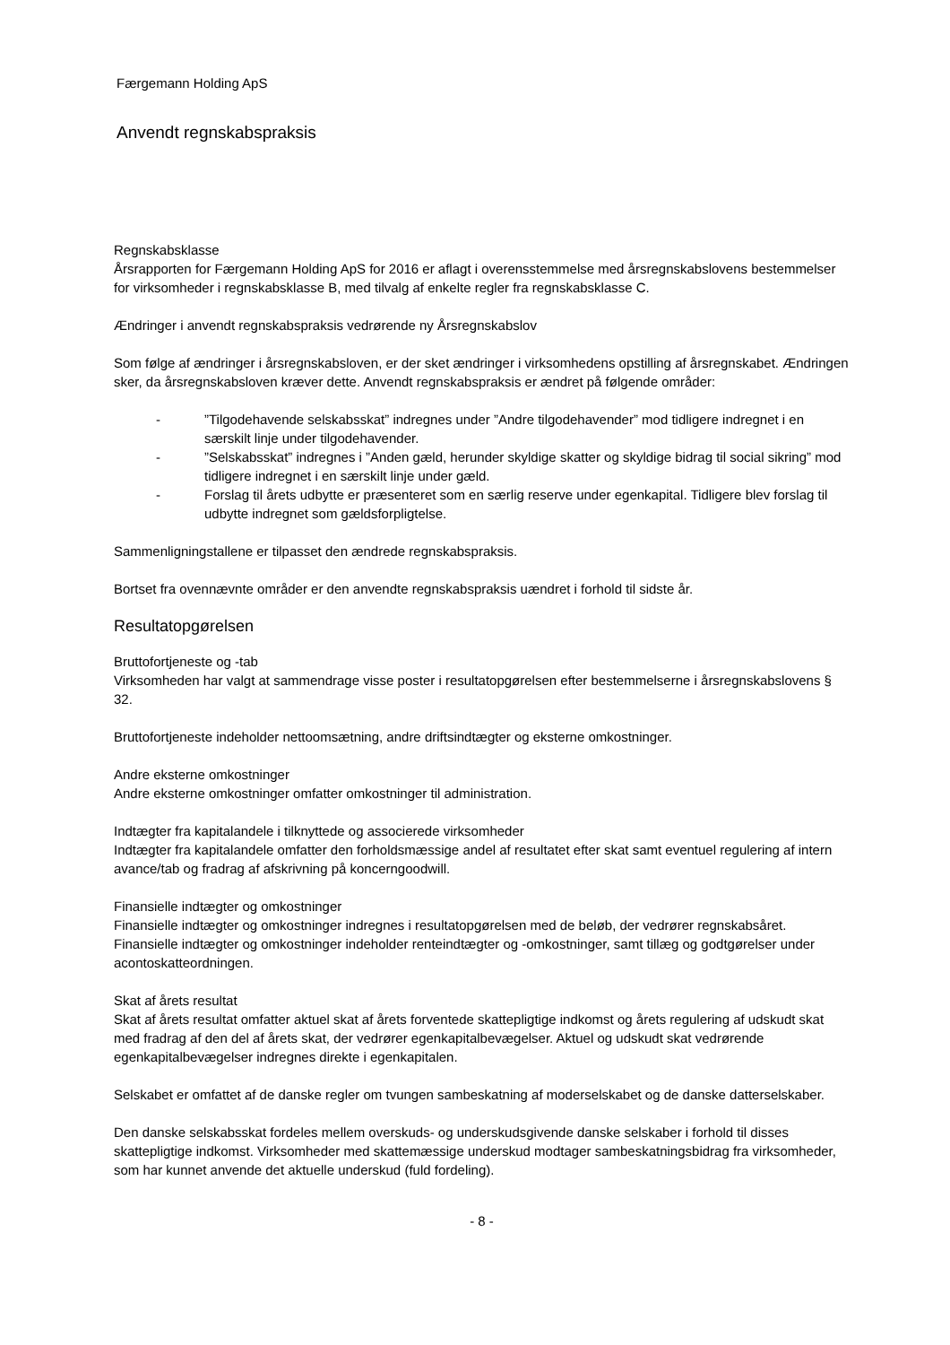Færgemann Holding ApS
Anvendt regnskabspraksis
Regnskabsklasse
Årsrapporten for Færgemann Holding ApS for 2016 er aflagt i overensstemmelse med årsregnskabslovens bestemmelser for virksomheder i regnskabsklasse B, med tilvalg af enkelte regler fra regnskabsklasse C.
Ændringer i anvendt regnskabspraksis vedrørende ny Årsregnskabslov
Som følge af ændringer i årsregnskabsloven, er der sket ændringer i virksomhedens opstilling af årsregnskabet. Ændringen sker, da årsregnskabsloven kræver dette. Anvendt regnskabspraksis er ændret på følgende områder:
-”Tilgodehavende selskabsskat” indregnes under ”Andre tilgodehavender” mod tidligere indregnet i en særskilt linje under tilgodehavender.
-”Selskabsskat” indregnes i ”Anden gæld, herunder skyldige skatter og skyldige bidrag til social sikring” mod tidligere indregnet i en særskilt linje under gæld.
- Forslag til årets udbytte er præsenteret som en særlig reserve under egenkapital. Tidligere blev forslag til udbytte indregnet som gældsforpligtelse.
Sammenligningstallene er tilpasset den ændrede regnskabspraksis.
Bortset fra ovennævnte områder er den anvendte regnskabspraksis uændret i forhold til sidste år.
Resultatopgørelsen
Bruttofortjeneste og -tab
Virksomheden har valgt at sammendrage visse poster i resultatopgørelsen efter bestemmelserne i årsregnskabslovens § 32.
Bruttofortjeneste indeholder nettoomsætning, andre driftsindtægter og eksterne omkostninger.
Andre eksterne omkostninger
Andre eksterne omkostninger omfatter omkostninger til administration.
Indtægter fra kapitalandele i tilknyttede og associerede virksomheder
Indtægter fra kapitalandele omfatter den forholdsmæssige andel af resultatet efter skat samt eventuel regulering af intern avance/tab og fradrag af afskrivning på koncerngoodwill.
Finansielle indtægter og omkostninger
Finansielle indtægter og omkostninger indregnes i resultatopgørelsen med de beløb, der vedrører regnskabsåret. Finansielle indtægter og omkostninger indeholder renteindtægter og -omkostninger, samt tillæg og godtgørelser under acontoskatteordningen.
Skat af årets resultat
Skat af årets resultat omfatter aktuel skat af årets forventede skattepligtige indkomst og årets regulering af udskudt skat med fradrag af den del af årets skat, der vedrører egenkapitalbevægelser. Aktuel og udskudt skat vedrørende egenkapitalbevægelser indregnes direkte i egenkapitalen.
Selskabet er omfattet af de danske regler om tvungen sambeskatning af moderselskabet og de danske datterselskaber.
Den danske selskabsskat fordeles mellem overskuds- og underskudsgivende danske selskaber i forhold til disses skattepligtige indkomst. Virksomheder med skattemæssige underskud modtager sambeskatningsbidrag fra virksomheder, som har kunnet anvende det aktuelle underskud (fuld fordeling).
- 8 -